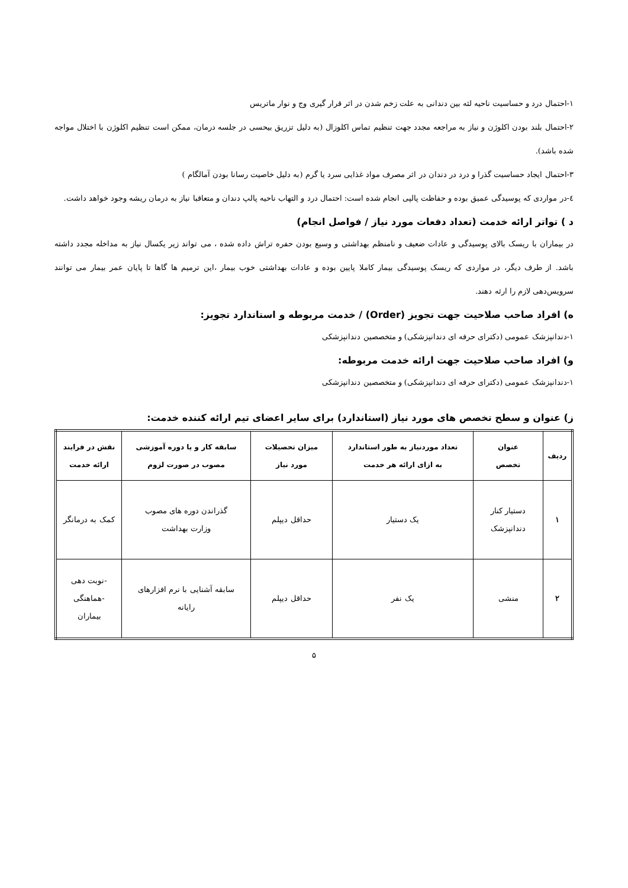۱-احتمال درد و حساسیت ناحیه لثه بین دندانی به علت زخم شدن در اثر قرار گیری وج و نوار ماتریس
۲-احتمال بلند بودن اکلوژن و نیاز به مراجعه مجدد جهت تنظیم تماس اکلوزال (به دلیل تزریق بیحسی در جلسه درمان، ممکن است تنظیم اکلوژن با اختلال مواجه شده باشد).
۳-احتمال ایجاد حساسیت گذرا و درد در دندان در اثر مصرف مواد غذایی سرد یا گرم (به دلیل خاصیت رسانا بودن آمالگام )
٤-در مواردی که پوسیدگی عمیق بوده و حفاظت پالپی انجام شده است: احتمال درد و التهاب ناحیه پالپ دندان و متعاقبا نیاز به درمان ریشه وجود خواهد داشت.
د ) تواتر ارائه خدمت (تعداد دفعات مورد نیاز / فواصل انجام)
در بیماران با ریسک بالای پوسیدگی و عادات ضعیف و نامنظم بهداشتی و وسیع بودن حفره تراش داده شده ، می تواند زیر یکسال نیاز به مداخله مجدد داشته باشد. از طرف دیگر، در مواردی که ریسک پوسیدگی بیمار کاملا پایین بوده و عادات بهداشتی خوب بیمار ،این ترمیم ها گاها تا پایان عمر بیمار می توانند سرویس‌دهی لازم را ارئه دهند.
ه) افراد صاحب صلاحیت جهت تجویز (Order) / خدمت مربوطه و استاندارد تجویز:
۱-دندانپزشک عمومی (دکترای حرفه ای دندانپزشکی) و متخصصین دندانپزشکی
و) افراد صاحب صلاحیت جهت ارائه خدمت مربوطه:
۱-دندانپزشک عمومی (دکترای حرفه ای دندانپزشکی) و متخصصین دندانپزشکی
ز) عنوان و سطح تخصص های مورد نیاز (استاندارد) برای سایر اعضای تیم ارائه کننده خدمت:
| ردیف | عنوان تخصص | تعداد موردنیاز به طور استاندارد به ازای ارائه هر خدمت | میزان تحصیلات مورد نیاز | سابقه کار و یا دوره آموزشی مصوب در صورت لزوم | نقش در فرایند ارائه خدمت |
| --- | --- | --- | --- | --- | --- |
| ۱ | دستیار کنار دندانپزشک | یک دستیار | حداقل دیپلم | گذراندن دوره های مصوب وزارت بهداشت | کمک به درمانگر |
| ۲ | منشی | یک نفر | حداقل دیپلم | سابقه آشنایی با نرم افزارهای رایانه | -نوبت دهی -هماهنگی بیماران |
۵